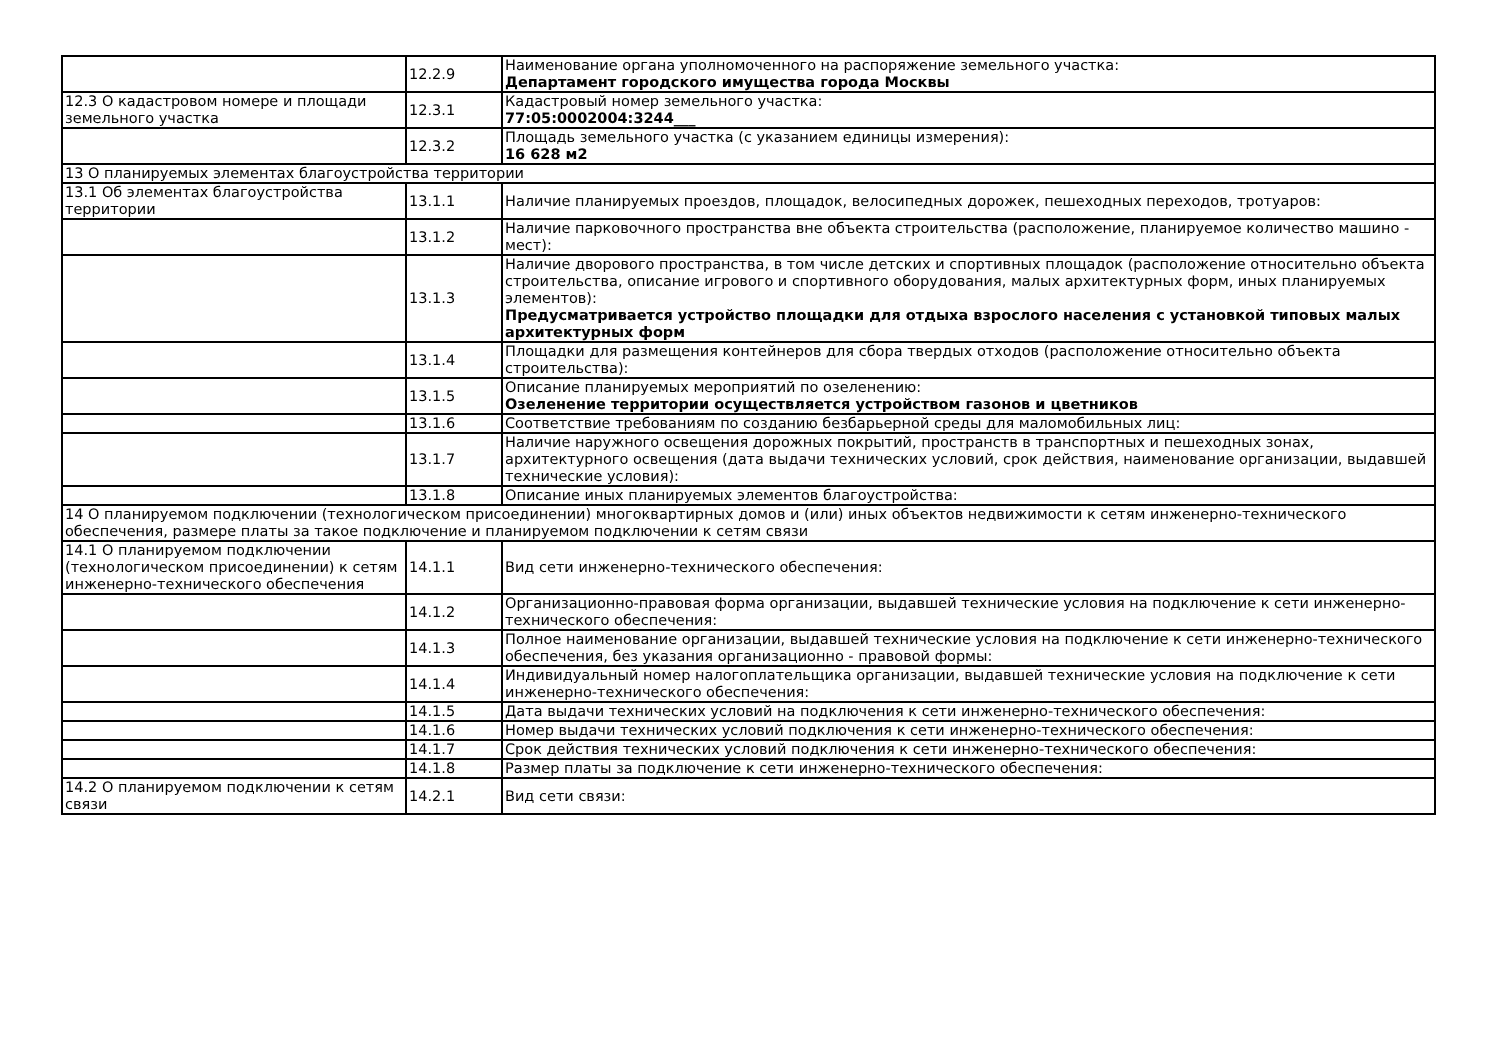| | 12.2.9 | Наименование органа уполномоченного на распоряжение земельного участка: Департамент городского имущества города Москвы |
| 12.3 О кадастровом номере и площади земельного участка | 12.3.1 | Кадастровый номер земельного участка: 77:05:0002004:3244___ |
| | 12.3.2 | Площадь земельного участка (с указанием единицы измерения): 16 628 м2 |
| 13 О планируемых элементах благоустройства территории | | |
| 13.1 Об элементах благоустройства территории | 13.1.1 | Наличие планируемых проездов, площадок, велосипедных дорожек, пешеходных переходов, тротуаров: |
| | 13.1.2 | Наличие парковочного пространства вне объекта строительства (расположение, планируемое количество машино - мест): |
| | 13.1.3 | Наличие дворового пространства, в том числе детских и спортивных площадок (расположение относительно объекта строительства, описание игрового и спортивного оборудования, малых архитектурных форм, иных планируемых элементов): Предусматривается устройство площадки для отдыха взрослого населения с установкой типовых малых архитектурных форм |
| | 13.1.4 | Площадки для размещения контейнеров для сбора твердых отходов (расположение относительно объекта строительства): |
| | 13.1.5 | Описание планируемых мероприятий по озеленению: Озеленение территории осуществляется устройством газонов и цветников |
| | 13.1.6 | Соответствие требованиям по созданию безбарьерной среды для маломобильных лиц: |
| | 13.1.7 | Наличие наружного освещения дорожных покрытий, пространств в транспортных и пешеходных зонах, архитектурного освещения (дата выдачи технических условий, срок действия, наименование организации, выдавшей технические условия): |
| | 13.1.8 | Описание иных планируемых элементов благоустройства: |
| 14 О планируемом подключении (технологическом присоединении) многоквартирных домов и (или) иных объектов недвижимости к сетям инженерно-технического обеспечения, размере платы за такое подключение и планируемом подключении к сетям связи | | |
| 14.1 О планируемом подключении (технологическом присоединении) к сетям инженерно-технического обеспечения | 14.1.1 | Вид сети инженерно-технического обеспечения: |
| | 14.1.2 | Организационно-правовая форма организации, выдавшей технические условия на подключение к сети инженерно-технического обеспечения: |
| | 14.1.3 | Полное наименование организации, выдавшей технические условия на подключение к сети инженерно-технического обеспечения, без указания организационно - правовой формы: |
| | 14.1.4 | Индивидуальный номер налогоплательщика организации, выдавшей технические условия на подключение к сети инженерно-технического обеспечения: |
| | 14.1.5 | Дата выдачи технических условий на подключения к сети инженерно-технического обеспечения: |
| | 14.1.6 | Номер выдачи технических условий подключения к сети инженерно-технического обеспечения: |
| | 14.1.7 | Срок действия технических условий подключения к сети инженерно-технического обеспечения: |
| | 14.1.8 | Размер платы за подключение к сети инженерно-технического обеспечения: |
| 14.2 О планируемом подключении к сетям связи | 14.2.1 | Вид сети связи: |